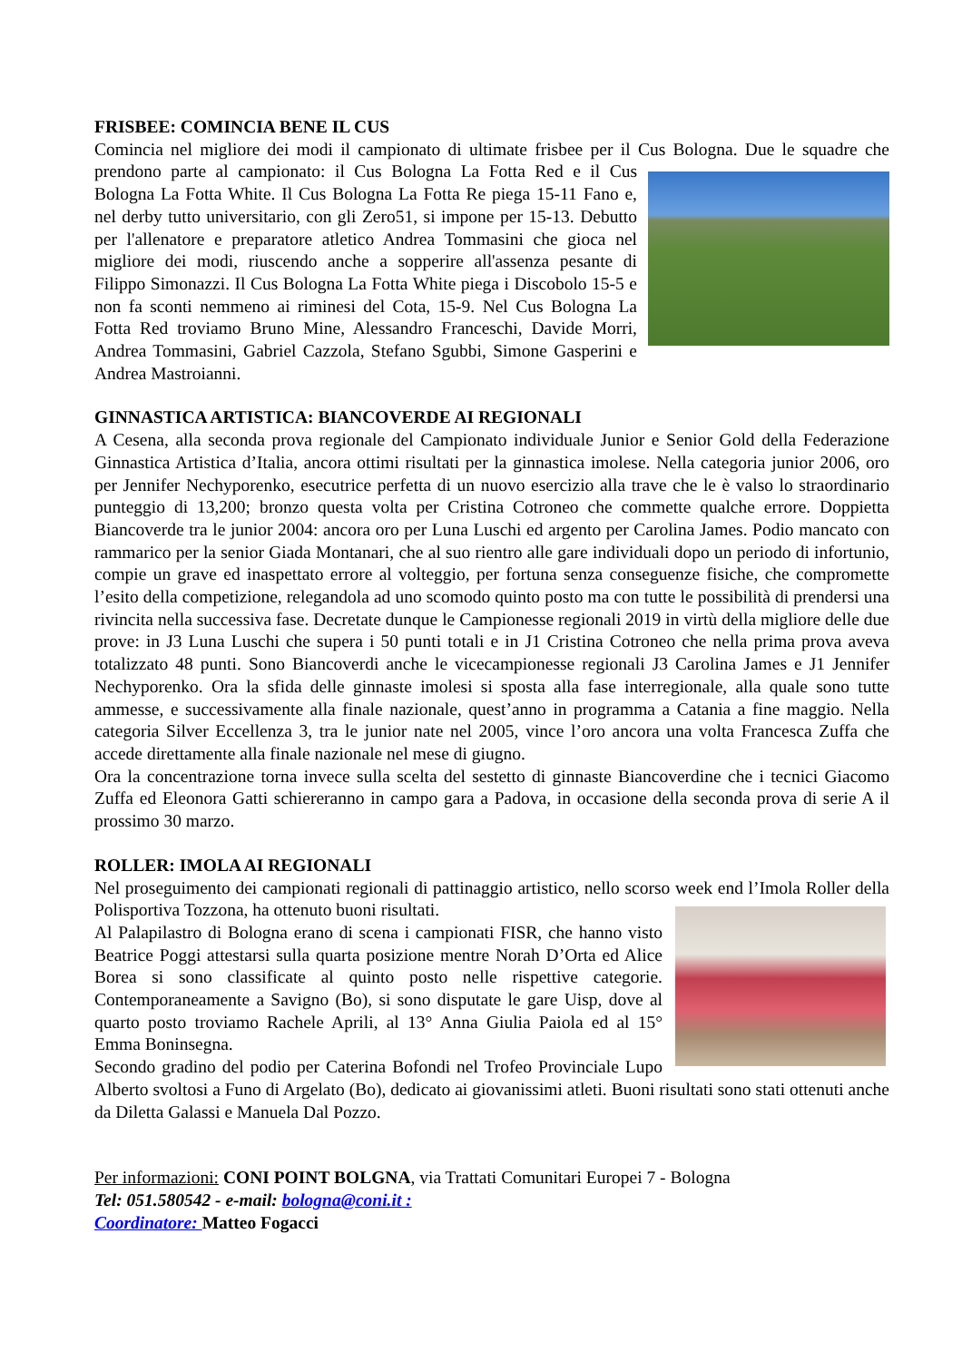FRISBEE: COMINCIA BENE IL CUS
Comincia nel migliore dei modi il campionato di ultimate frisbee per il Cus Bologna. Due le squadre che prendono parte al campionato: il Cus Bologna La Fotta Red e il Cus Bologna La Fotta White. Il Cus Bologna La Fotta Re piega 15-11 Fano e, nel derby tutto universitario, con gli Zero51, si impone per 15-13. Debutto per l'allenatore e preparatore atletico Andrea Tommasini che gioca nel migliore dei modi, riuscendo anche a sopperire all'assenza pesante di Filippo Simonazzi. Il Cus Bologna La Fotta White piega i Discobolo 15-5 e non fa sconti nemmeno ai riminesi del Cota, 15-9. Nel Cus Bologna La Fotta Red troviamo Bruno Mine, Alessandro Franceschi, Davide Morri, Andrea Tommasini, Gabriel Cazzola, Stefano Sgubbi, Simone Gasperini e Andrea Mastroianni.
GINNASTICA ARTISTICA: BIANCOVERDE AI REGIONALI
A Cesena, alla seconda prova regionale del Campionato individuale Junior e Senior Gold della Federazione Ginnastica Artistica d’Italia, ancora ottimi risultati per la ginnastica imolese. Nella categoria junior 2006, oro per Jennifer Nechyporenko, esecutrice perfetta di un nuovo esercizio alla trave che le è valso lo straordinario punteggio di 13,200; bronzo questa volta per Cristina Cotroneo che commette qualche errore. Doppietta Biancoverde tra le junior 2004: ancora oro per Luna Luschi ed argento per Carolina James. Podio mancato con rammarico per la senior Giada Montanari, che al suo rientro alle gare individuali dopo un periodo di infortunio, compie un grave ed inaspettato errore al volteggio, per fortuna senza conseguenze fisiche, che compromette l’esito della competizione, relegandola ad uno scomodo quinto posto ma con tutte le possibilità di prendersi una rivincita nella successiva fase. Decretate dunque le Campionesse regionali 2019 in virtù della migliore delle due prove: in J3 Luna Luschi che supera i 50 punti totali e in J1 Cristina Cotroneo che nella prima prova aveva totalizzato 48 punti. Sono Biancoverdi anche le vicecampionesse regionali J3 Carolina James e J1 Jennifer Nechyporenko. Ora la sfida delle ginnaste imolesi si sposta alla fase interregionale, alla quale sono tutte ammesse, e successivamente alla finale nazionale, quest’anno in programma a Catania a fine maggio. Nella categoria Silver Eccellenza 3, tra le junior nate nel 2005, vince l’oro ancora una volta Francesca Zuffa che accede direttamente alla finale nazionale nel mese di giugno.
Ora la concentrazione torna invece sulla scelta del sestetto di ginnaste Biancoverdine che i tecnici Giacomo Zuffa ed Eleonora Gatti schiereranno in campo gara a Padova, in occasione della seconda prova di serie A il prossimo 30 marzo.
ROLLER: IMOLA AI REGIONALI
Nel proseguimento dei campionati regionali di pattinaggio artistico, nello scorso week end l’Imola Roller della Polisportiva Tozzona, ha ottenuto buoni risultati.
Al Palapilastro di Bologna erano di scena i campionati FISR, che hanno visto Beatrice Poggi attestarsi sulla quarta posizione mentre Norah D’Orta ed Alice Borea si sono classificate al quinto posto nelle rispettive categorie. Contemporaneamente a Savigno (Bo), si sono disputate le gare Uisp, dove al quarto posto troviamo Rachele Aprili, al 13° Anna Giulia Paiola ed al 15° Emma Boninsegna.
Secondo gradino del podio per Caterina Bofondi nel Trofeo Provinciale Lupo Alberto svoltosi a Funo di Argelato (Bo), dedicato ai giovanissimi atleti. Buoni risultati sono stati ottenuti anche da Diletta Galassi e Manuela Dal Pozzo.
Per informazioni: CONI POINT BOLGNA, via Trattati Comunitari Europei 7 - Bologna
Tel: 051.580542 - e-mail: bologna@coni.it :
Coordinatore: Matteo Fogacci